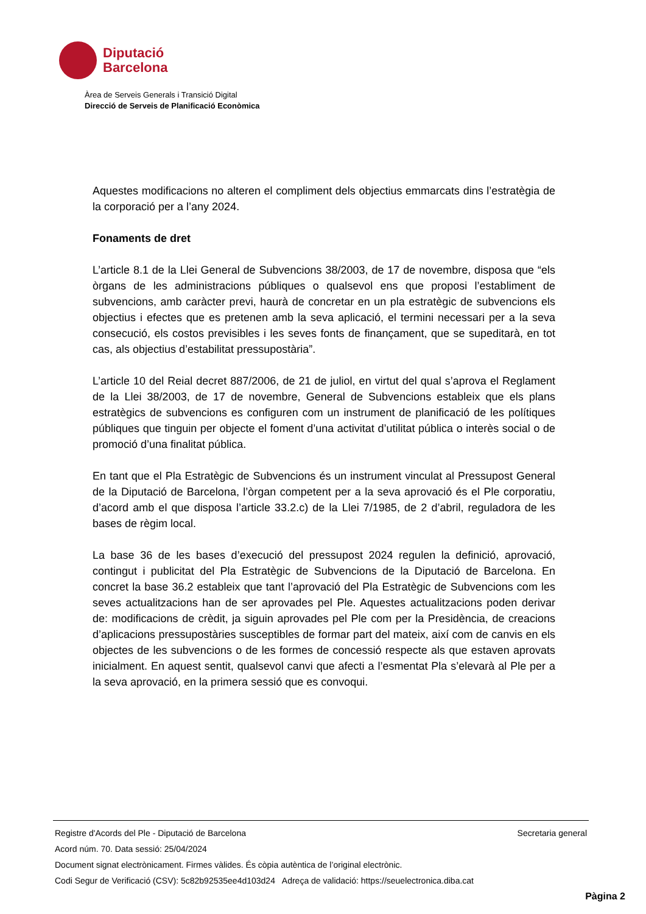Diputació
Barcelona
Àrea de Serveis Generals i Transició Digital
Direcció de Serveis de Planificació Econòmica
Aquestes modificacions no alteren el compliment dels objectius emmarcats dins l’estratègia de la corporació per a l’any 2024.
Fonaments de dret
L’article 8.1 de la Llei General de Subvencions 38/2003, de 17 de novembre, disposa que “els òrgans de les administracions públiques o qualsevol ens que proposi l’establiment de subvencions, amb caràcter previ, haurà de concretar en un pla estratègic de subvencions els objectius i efectes que es pretenen amb la seva aplicació, el termini necessari per a la seva consecució, els costos previsibles i les seves fonts de finançament, que se supeditarà, en tot cas, als objectius d’estabilitat pressupostària”.
L’article 10 del Reial decret 887/2006, de 21 de juliol, en virtut del qual s’aprova el Reglament de la Llei 38/2003, de 17 de novembre, General de Subvencions estableix que els plans estratègics de subvencions es configuren com un instrument de planificació de les polítiques públiques que tinguin per objecte el foment d’una activitat d’utilitat pública o interès social o de promoció d’una finalitat pública.
En tant que el Pla Estratègic de Subvencions és un instrument vinculat al Pressupost General de la Diputació de Barcelona, l’òrgan competent per a la seva aprovació és el Ple corporatiu, d’acord amb el que disposa l’article 33.2.c) de la Llei 7/1985, de 2 d’abril, reguladora de les bases de règim local.
La base 36 de les bases d’execució del pressupost 2024 regulen la definició, aprovació, contingut i publicitat del Pla Estratègic de Subvencions de la Diputació de Barcelona. En concret la base 36.2 estableix que tant l’aprovació del Pla Estratègic de Subvencions com les seves actualitzacions han de ser aprovades pel Ple. Aquestes actualitzacions poden derivar de: modificacions de crèdit, ja siguin aprovades pel Ple com per la Presidència, de creacions d’aplicacions pressupostàries susceptibles de formar part del mateix, així com de canvis en els objectes de les subvencions o de les formes de concessió respecte als que estaven aprovats inicialment. En aquest sentit, qualsevol canvi que afecti a l’esmentat Pla s’elevarà al Ple per a la seva aprovació, en la primera sessió que es convoqui.
Registre d'Acords del Ple - Diputació de Barcelona Secretaria general
Acord núm. 70. Data sessió: 25/04/2024
Document signat electrònicament. Firmes vàlides. És còpia autèntica de l’original electrònic.
Codi Segur de Verificació (CSV): 5c82b92535ee4d103d24 Adreça de validació: https://seuelectronica.diba.cat
Pàgina 2